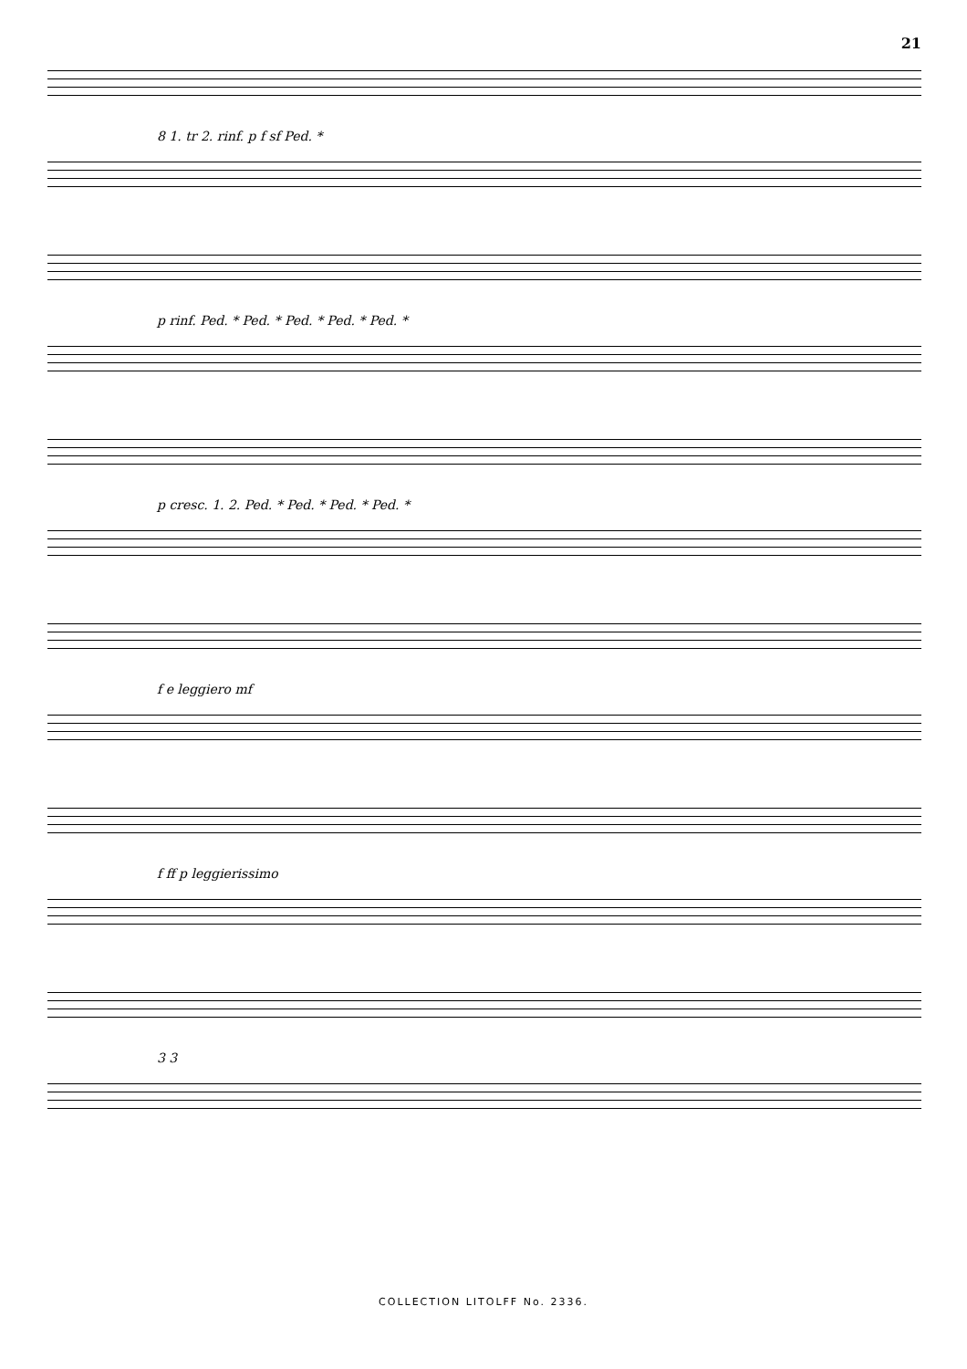21
8 1. tr 2. rinf. p f sf Ped. *
p rinf. Ped. * Ped. * Ped. * Ped. * Ped. *
p cresc. 1. 2. Ped. * Ped. * Ped. * Ped. *
f e leggiero mf
f ff p leggierissimo
3 3
COLLECTION LITOLFF No. 2336.